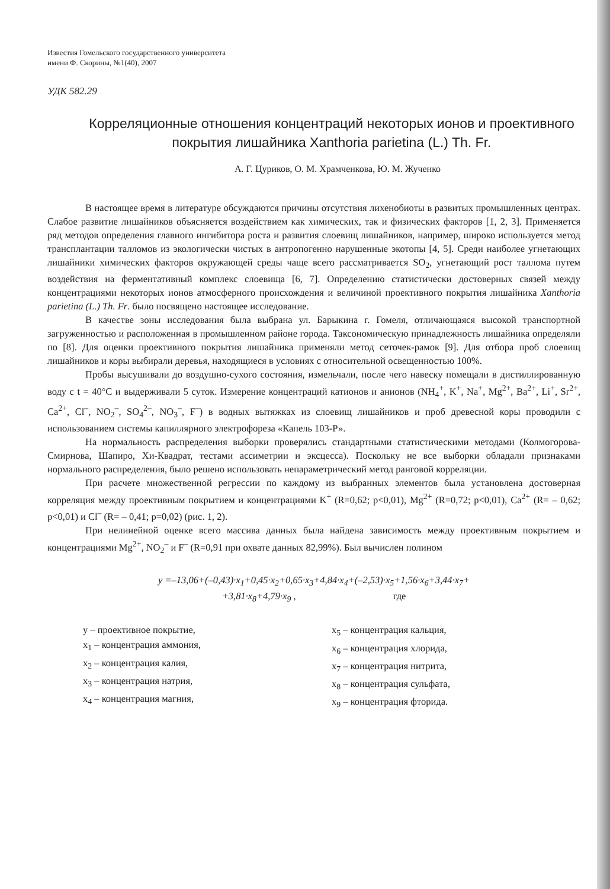Известия Гомельского государственного университета
имени Ф. Скорины, №1(40), 2007
УДК 582.29
Корреляционные отношения концентраций некоторых ионов и проективного покрытия лишайника Xanthoria parietina (L.) Th. Fr.
А. Г. Цуриков, О. М. Храмченкова, Ю. М. Жученко
В настоящее время в литературе обсуждаются причины отсутствия лихенобиоты в развитых промышленных центрах. Слабое развитие лишайников объясняется воздействием как химических, так и физических факторов [1, 2, 3]. Применяется ряд методов определения главного ингибитора роста и развития слоевищ лишайников, например, широко используется метод трансплантации талломов из экологически чистых в антропогенно нарушенные экотопы [4, 5]. Среди наиболее угнетающих лишайники химических факторов окружающей среды чаще всего рассматривается SO<sub>2</sub>, угнетающий рост таллома путем воздействия на ферментативный комплекс слоевища [6, 7]. Определению статистически достоверных связей между концентрациями некоторых ионов атмосферного происхождения и величиной проективного покрытия лишайника Xanthoria parietina (L.) Th. Fr. было посвящено настоящее исследование.
В качестве зоны исследования была выбрана ул. Барыкина г. Гомеля, отличающаяся высокой транспортной загруженностью и расположенная в промышленном районе города. Таксономическую принадлежность лишайника определяли по [8]. Для оценки проективного покрытия лишайника применяли метод сеточек-рамок [9]. Для отбора проб слоевищ лишайников и коры выбирали деревья, находящиеся в условиях с относительной освещенностью 100%.
Пробы высушивали до воздушно-сухого состояния, измельчали, после чего навеску помещали в дистиллированную воду с t = 40°C и выдерживали 5 суток. Измерение концентраций катионов и анионов (NH<sub>4</sub><sup>+</sup>, K<sup>+</sup>, Na<sup>+</sup>, Mg<sup>2+</sup>, Ba<sup>2+</sup>, Li<sup>+</sup>, Sr<sup>2+</sup>, Ca<sup>2+</sup>, Cl<sup>–</sup>, NO<sub>2</sub><sup>–</sup>, SO<sub>4</sub><sup>2–</sup>, NO<sub>3</sub><sup>–</sup>, F<sup>–</sup>) в водных вытяжках из слоевищ лишайников и проб древесной коры проводили с использованием системы капиллярного электрофореза «Капель 103-Р».
На нормальность распределения выборки проверялись стандартными статистическими методами (Колмогорова-Смирнова, Шапиро, Хи-Квадрат, тестами ассиметрии и эксцесса). Поскольку не все выборки обладали признаками нормального распределения, было решено использовать непараметрический метод ранговой корреляции.
При расчете множественной регрессии по каждому из выбранных элементов была установлена достоверная корреляция между проективным покрытием и концентрациями K<sup>+</sup> (R=0,62; p<0,01), Mg<sup>2+</sup> (R=0,72; p<0,01), Ca<sup>2+</sup> (R= – 0,62; p<0,01) и Cl<sup>–</sup> (R= – 0,41; p=0,02) (рис. 1, 2).
При нелинейной оценке всего массива данных была найдена зависимость между проективным покрытием и концентрациями Mg<sup>2+</sup>, NO<sub>2</sub><sup>–</sup> и F<sup>–</sup> (R=0,91 при охвате данных 82,99%). Был вычислен полином
y =–13,06+(–0,43)·x<sub>1</sub>+0,45·x<sub>2</sub>+0,65·x<sub>3</sub>+4,84·x<sub>4</sub>+(–2,53)·x<sub>5</sub>+1,56·x<sub>6</sub>+3,44·x<sub>7</sub>+
+3,81·x<sub>8</sub>+4,79·x<sub>9</sub> , где
y – проективное покрытие,
x<sub>1</sub> – концентрация аммония,
x<sub>2</sub> – концентрация калия,
x<sub>3</sub> – концентрация натрия,
x<sub>4</sub> – концентрация магния,
x<sub>5</sub> – концентрация кальция,
x<sub>6</sub> – концентрация хлорида,
x<sub>7</sub> – концентрация нитрита,
x<sub>8</sub> – концентрация сульфата,
x<sub>9</sub> – концентрация фторида.